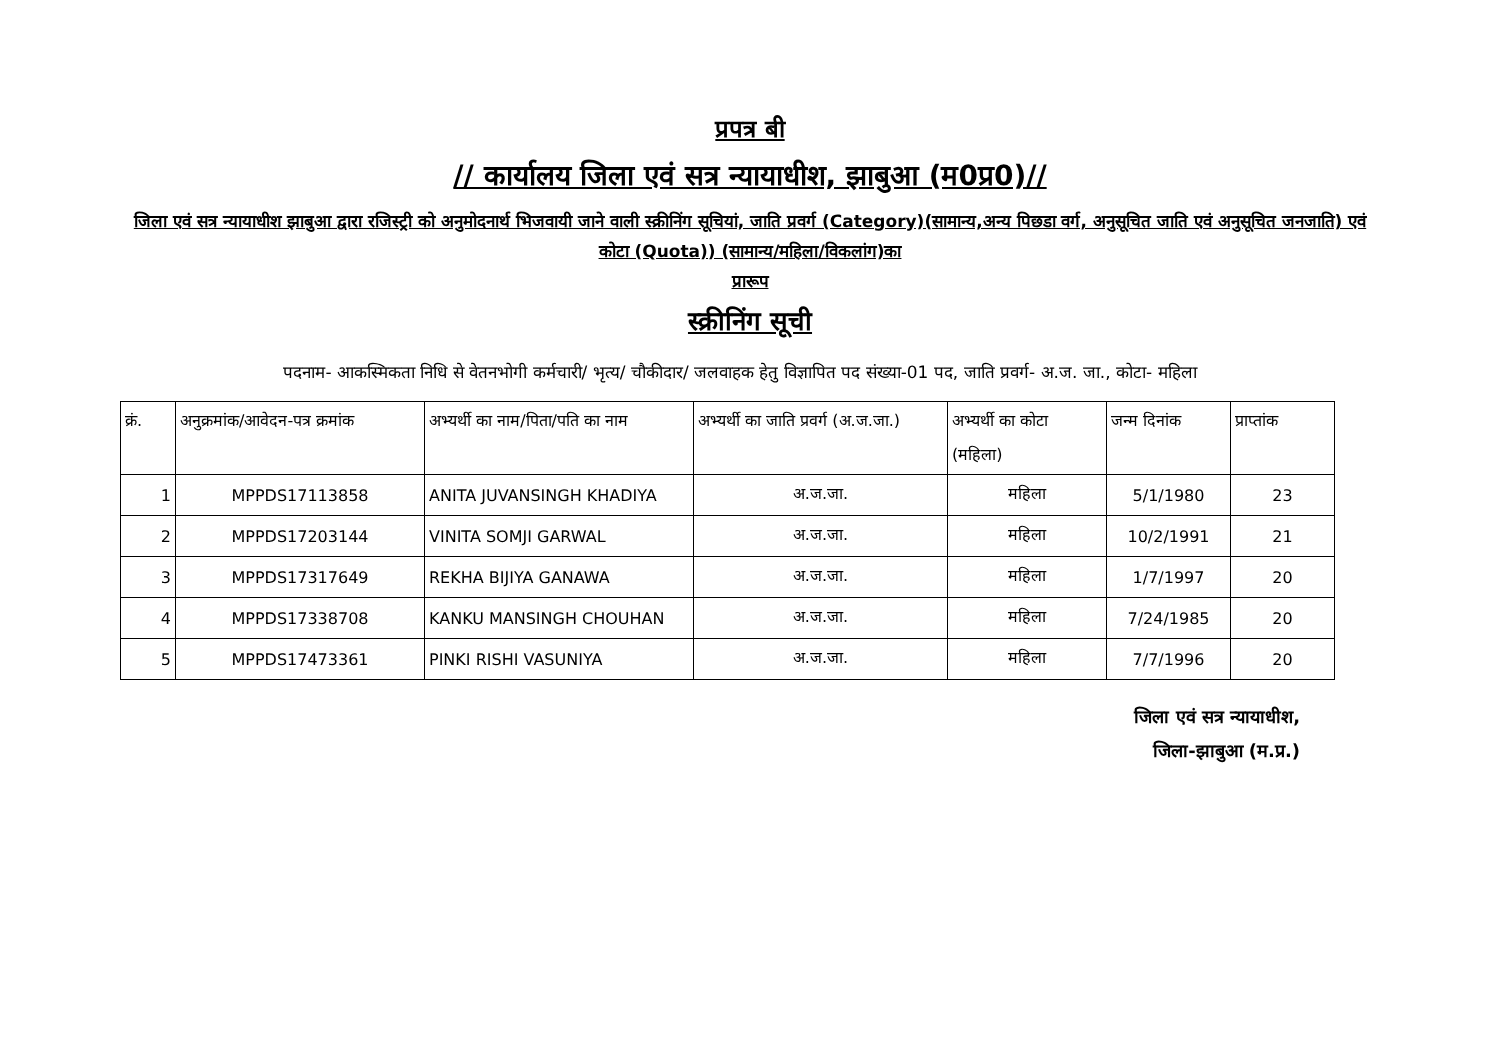प्रपत्र बी
// कार्यालय जिला एवं सत्र न्यायाधीश, झाबुआ (म0प्र0)//
जिला एवं सत्र न्यायाधीश झाबुआ द्वारा रजिस्ट्री को अनुमोदनार्थ भिजवायी जाने वाली स्क्रीनिंग सूचियां, जाति प्रवर्ग (Category)(सामान्य,अन्य पिछडा वर्ग, अनुसूचित जाति एवं अनुसूचित जनजाति) एवं कोटा (Quota)) (सामान्य/महिला/विकलांग)का
प्रारूप
स्क्रीनिंग सूची
पदनाम- आकस्मिकता निधि से वेतनभोगी कर्मचारी/ भृत्य/ चौकीदार/ जलवाहक हेतु विज्ञापित पद संख्या-01 पद, जाति प्रवर्ग- अ.ज. जा., कोटा- महिला
| क्रं. | अनुक्रमांक/आवेदन-पत्र क्रमांक | अभ्यर्थी का नाम/पिता/पति का नाम | अभ्यर्थी का जाति प्रवर्ग (अ.ज.जा.) | अभ्यर्थी का कोटा (महिला) | जन्म दिनांक | प्राप्तांक |
| --- | --- | --- | --- | --- | --- | --- |
| 1 | MPPDS17113858 | ANITA JUVANSINGH KHADIYA | अ.ज.जा. | महिला | 5/1/1980 | 23 |
| 2 | MPPDS17203144 | VINITA SOMJI GARWAL | अ.ज.जा. | महिला | 10/2/1991 | 21 |
| 3 | MPPDS17317649 | REKHA BIJIYA GANAWA | अ.ज.जा. | महिला | 1/7/1997 | 20 |
| 4 | MPPDS17338708 | KANKU MANSINGH CHOUHAN | अ.ज.जा. | महिला | 7/24/1985 | 20 |
| 5 | MPPDS17473361 | PINKI RISHI VASUNIYA | अ.ज.जा. | महिला | 7/7/1996 | 20 |
जिला एवं सत्र न्यायाधीश,
जिला-झाबुआ (म.प्र.)